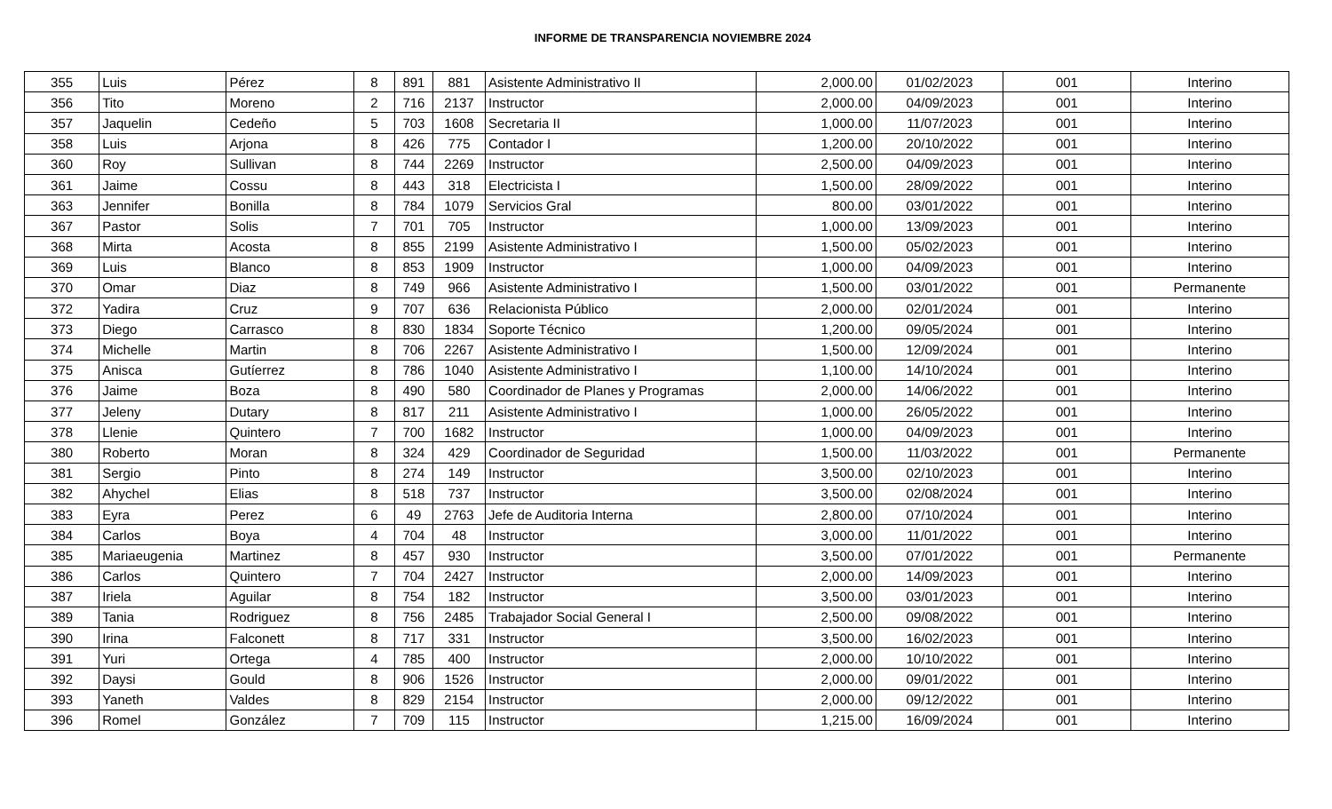INFORME DE TRANSPARENCIA NOVIEMBRE 2024
| 355 | Luis | Pérez | 8 | 891 | 881 | Asistente Administrativo II | 2,000.00 | 01/02/2023 | 001 | Interino |
| 356 | Tito | Moreno | 2 | 716 | 2137 | Instructor | 2,000.00 | 04/09/2023 | 001 | Interino |
| 357 | Jaquelin | Cedeño | 5 | 703 | 1608 | Secretaria II | 1,000.00 | 11/07/2023 | 001 | Interino |
| 358 | Luis | Arjona | 8 | 426 | 775 | Contador I | 1,200.00 | 20/10/2022 | 001 | Interino |
| 360 | Roy | Sullivan | 8 | 744 | 2269 | Instructor | 2,500.00 | 04/09/2023 | 001 | Interino |
| 361 | Jaime | Cossu | 8 | 443 | 318 | Electricista I | 1,500.00 | 28/09/2022 | 001 | Interino |
| 363 | Jennifer | Bonilla | 8 | 784 | 1079 | Servicios Gral | 800.00 | 03/01/2022 | 001 | Interino |
| 367 | Pastor | Solis | 7 | 701 | 705 | Instructor | 1,000.00 | 13/09/2023 | 001 | Interino |
| 368 | Mirta | Acosta | 8 | 855 | 2199 | Asistente Administrativo I | 1,500.00 | 05/02/2023 | 001 | Interino |
| 369 | Luis | Blanco | 8 | 853 | 1909 | Instructor | 1,000.00 | 04/09/2023 | 001 | Interino |
| 370 | Omar | Diaz | 8 | 749 | 966 | Asistente Administrativo I | 1,500.00 | 03/01/2022 | 001 | Permanente |
| 372 | Yadira | Cruz | 9 | 707 | 636 | Relacionista Público | 2,000.00 | 02/01/2024 | 001 | Interino |
| 373 | Diego | Carrasco | 8 | 830 | 1834 | Soporte Técnico | 1,200.00 | 09/05/2024 | 001 | Interino |
| 374 | Michelle | Martin | 8 | 706 | 2267 | Asistente Administrativo I | 1,500.00 | 12/09/2024 | 001 | Interino |
| 375 | Anisca | Gutíerrez | 8 | 786 | 1040 | Asistente Administrativo I | 1,100.00 | 14/10/2024 | 001 | Interino |
| 376 | Jaime | Boza | 8 | 490 | 580 | Coordinador de Planes y Programas | 2,000.00 | 14/06/2022 | 001 | Interino |
| 377 | Jeleny | Dutary | 8 | 817 | 211 | Asistente Administrativo I | 1,000.00 | 26/05/2022 | 001 | Interino |
| 378 | Llenie | Quintero | 7 | 700 | 1682 | Instructor | 1,000.00 | 04/09/2023 | 001 | Interino |
| 380 | Roberto | Moran | 8 | 324 | 429 | Coordinador de Seguridad | 1,500.00 | 11/03/2022 | 001 | Permanente |
| 381 | Sergio | Pinto | 8 | 274 | 149 | Instructor | 3,500.00 | 02/10/2023 | 001 | Interino |
| 382 | Ahychel | Elias | 8 | 518 | 737 | Instructor | 3,500.00 | 02/08/2024 | 001 | Interino |
| 383 | Eyra | Perez | 6 | 49 | 2763 | Jefe de Auditoria Interna | 2,800.00 | 07/10/2024 | 001 | Interino |
| 384 | Carlos | Boya | 4 | 704 | 48 | Instructor | 3,000.00 | 11/01/2022 | 001 | Interino |
| 385 | Mariaeugenia | Martinez | 8 | 457 | 930 | Instructor | 3,500.00 | 07/01/2022 | 001 | Permanente |
| 386 | Carlos | Quintero | 7 | 704 | 2427 | Instructor | 2,000.00 | 14/09/2023 | 001 | Interino |
| 387 | Iriela | Aguilar | 8 | 754 | 182 | Instructor | 3,500.00 | 03/01/2023 | 001 | Interino |
| 389 | Tania | Rodriguez | 8 | 756 | 2485 | Trabajador Social General I | 2,500.00 | 09/08/2022 | 001 | Interino |
| 390 | Irina | Falconett | 8 | 717 | 331 | Instructor | 3,500.00 | 16/02/2023 | 001 | Interino |
| 391 | Yuri | Ortega | 4 | 785 | 400 | Instructor | 2,000.00 | 10/10/2022 | 001 | Interino |
| 392 | Daysi | Gould | 8 | 906 | 1526 | Instructor | 2,000.00 | 09/01/2022 | 001 | Interino |
| 393 | Yaneth | Valdes | 8 | 829 | 2154 | Instructor | 2,000.00 | 09/12/2022 | 001 | Interino |
| 396 | Romel | González | 7 | 709 | 115 | Instructor | 1,215.00 | 16/09/2024 | 001 | Interino |